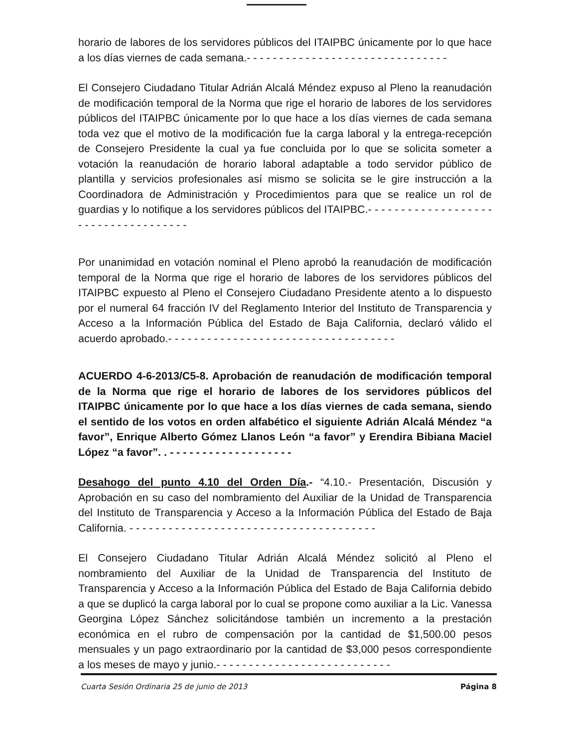horario de labores de los servidores públicos del ITAIPBC únicamente por lo que hace a los días viernes de cada semana.- - - - - - - - - - - - - - - - - - - - - - - - - - - - - - -
El Consejero Ciudadano Titular Adrián Alcalá Méndez expuso al Pleno la reanudación de modificación temporal de la Norma que rige el horario de labores de los servidores públicos del ITAIPBC únicamente por lo que hace a los días viernes de cada semana toda vez que el motivo de la modificación fue la carga laboral y la entrega-recepción de Consejero Presidente la cual ya fue concluida por lo que se solicita someter a votación la reanudación de horario laboral adaptable a todo servidor público de plantilla y servicios profesionales así mismo se solicita se le gire instrucción a la Coordinadora de Administración y Procedimientos para que se realice un rol de guardias y lo notifique a los servidores públicos del ITAIPBC.- - - - - - - - - - - - - - - - - - - - - - - - - - - - - - - - - - - -
Por unanimidad en votación nominal el Pleno aprobó la reanudación de modificación temporal de la Norma que rige el horario de labores de los servidores públicos del ITAIPBC expuesto al Pleno el Consejero Ciudadano Presidente atento a lo dispuesto por el numeral 64 fracción IV del Reglamento Interior del Instituto de Transparencia y Acceso a la Información Pública del Estado de Baja California, declaró válido el acuerdo aprobado.- - - - - - - - - - - - - - - - - - - - - - - - - - - - - - - - - - -
ACUERDO 4-6-2013/C5-8. Aprobación de reanudación de modificación temporal de la Norma que rige el horario de labores de los servidores públicos del ITAIPBC únicamente por lo que hace a los días viernes de cada semana, siendo el sentido de los votos en orden alfabético el siguiente Adrián Alcalá Méndez “a favor”, Enrique Alberto Gómez Llanos León “a favor” y Erendira Bibiana Maciel López “a favor”. . - - - - - - - - - - - - - - - - - - -
Desahogo del punto 4.10 del Orden Día.- “4.10.- Presentación, Discusión y Aprobación en su caso del nombramiento del Auxiliar de la Unidad de Transparencia del Instituto de Transparencia y Acceso a la Información Pública del Estado de Baja California. - - - - - - - - - - - - - - - - - - - - - - - - - - - - - - - - - - - - - -
El Consejero Ciudadano Titular Adrián Alcalá Méndez solicitó al Pleno el nombramiento del Auxiliar de la Unidad de Transparencia del Instituto de Transparencia y Acceso a la Información Pública del Estado de Baja California debido a que se duplicó la carga laboral por lo cual se propone como auxiliar a la Lic. Vanessa Georgina López Sánchez solicitándose también un incremento a la prestación económica en el rubro de compensación por la cantidad de $1,500.00 pesos mensuales y un pago extraordinario por la cantidad de $3,000 pesos correspondiente a los meses de mayo y junio.- - - - - - - - - - - - - - - - - - - - - - - - - - -
Cuarta Sesión Ordinaria 25 de junio de 2013 Página 8